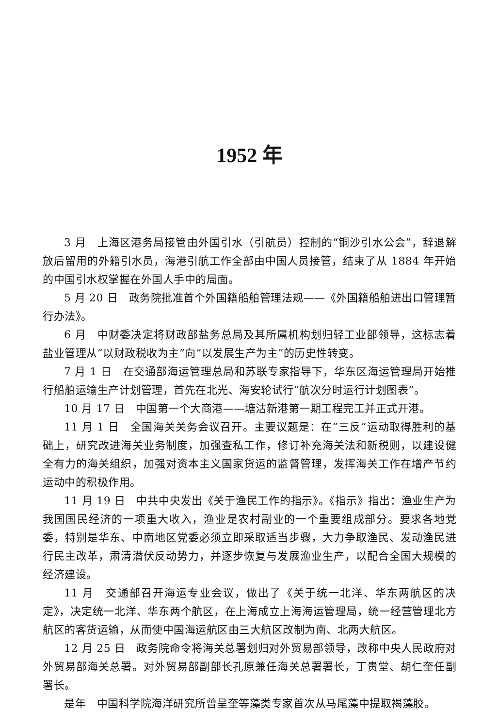1952 年
3 月　上海区港务局接管由外国引水（引航员）控制的“铜沙引水公会”，辞退解放后留用的外籍引水员，海港引航工作全部由中国人员接管，结束了从 1884 年开始的中国引水权掌握在外国人手中的局面。
5 月 20 日　政务院批准首个外国籍船舶管理法规——《外国籍船舶进出口管理暂行办法》。
6 月　中财委决定将财政部盐务总局及其所属机构划归轻工业部领导，这标志着盐业管理从“以财政税收为主”向“以发展生产为主”的历史性转变。
7 月 1 日　在交通部海运管理总局和苏联专家指导下，华东区海运管理局开始推行船舶运输生产计划管理，首先在北光、海安轮试行“航次分时运行计划图表”。
10 月 17 日　中国第一个大商港——塘沽新港第一期工程完工并正式开港。
11 月 1 日　全国海关关务会议召开。主要议题是：在“三反”运动取得胜利的基础上，研究改进海关业务制度，加强查私工作，修订补充海关法和新税则，以建设健全有力的海关组织，加强对资本主义国家货运的监督管理，发挥海关工作在增产节约运动中的积极作用。
11 月 19 日　中共中央发出《关于渔民工作的指示》。《指示》指出：渔业生产为我国国民经济的一项重大收入，渔业是农村副业的一个重要组成部分。要求各地党委，特别是华东、中南地区党委必须立即采取适当步骤，大力争取渔民、发动渔民进行民主改革，肃清潜伏反动势力，并逐步恢复与发展渔业生产，以配合全国大规模的经济建设。
11 月　交通部召开海运专业会议，做出了《关于统一北洋、华东两航区的决定》，决定统一北洋、华东两个航区，在上海成立上海海运管理局，统一经营管理北方航区的客货运输，从而使中国海运航区由三大航区改制为南、北两大航区。
12 月 25 日　政务院命令将海关总署划归对外贸易部领导，改称中央人民政府对外贸易部海关总署。对外贸易部副部长孔原兼任海关总署署长，丁贵堂、胡仁奎任副署长。
是年　中国科学院海洋研究所曾呈奎等藻类专家首次从马尾藻中提取褐藻胶。